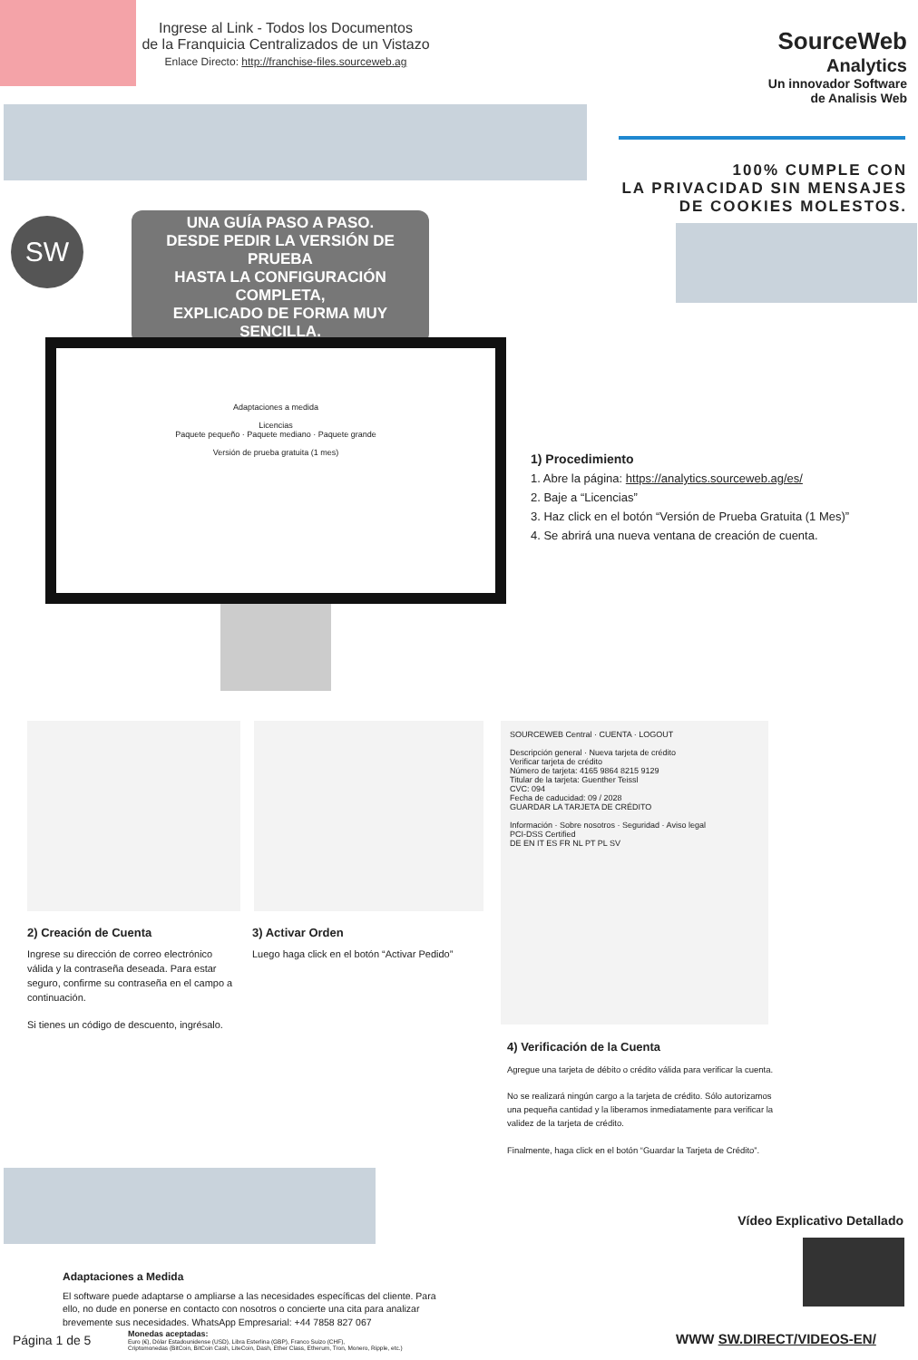Ingrese al Link - Todos los Documentos
de la Franquicia Centralizados de un Vistazo
Enlace Directo: http://franchise-files.sourceweb.ag
SourceWeb
Analytics
Un innovador Software
de Analisis Web
100% CUMPLE CON
LA PRIVACIDAD SIN MENSAJES
DE COOKIES MOLESTOS.
SW
UNA GUÍA PASO A PASO.
DESDE PEDIR LA VERSIÓN DE PRUEBA
HASTA LA CONFIGURACIÓN COMPLETA,
EXPLICADO DE FORMA MUY SENCILLA.
Adaptaciones a medida
Licencias
Paquete pequeño · Paquete mediano · Paquete grande
Versión de prueba gratuita (1 mes)
1) Procedimiento
1. Abre la página: https://analytics.sourceweb.ag/es/
2. Baje a “Licencias”
3. Haz click en el botón “Versión de Prueba Gratuita (1 Mes)”
4. Se abrirá una nueva ventana de creación de cuenta.
SOURCEWEB Central · CUENTA · LOGOUT
Descripción general · Nueva tarjeta de crédito
Verificar tarjeta de crédito
Número de tarjeta: 4165 9864 8215 9129
Titular de la tarjeta: Guenther Teissl
CVC: 094
Fecha de caducidad: 09 / 2028
GUARDAR LA TARJETA DE CRÉDITO
Información · Sobre nosotros · Seguridad · Aviso legal
PCI-DSS Certified
DE EN IT ES FR NL PT PL SV
2) Creación de Cuenta
Ingrese su dirección de correo electrónico válida y la contraseña deseada. Para estar seguro, confirme su contraseña en el campo a continuación.
Si tienes un código de descuento, ingrésalo.
3) Activar Orden
Luego haga click en el botón “Activar Pedido”
4) Verificación de la Cuenta
Agregue una tarjeta de débito o crédito válida para verificar la cuenta.
No se realizará ningún cargo a la tarjeta de crédito. Sólo autorizamos una pequeña cantidad y la liberamos inmediatamente para verificar la validez de la tarjeta de crédito.
Finalmente, haga click en el botón “Guardar la Tarjeta de Crédito”.
Vídeo Explicativo Detallado
Adaptaciones a Medida
El software puede adaptarse o ampliarse a las necesidades específicas del cliente. Para ello, no dude en ponerse en contacto con nosotros o concierte una cita para analizar brevemente sus necesidades. WhatsApp Empresarial: +44 7858 827 067
Página 1 de 5
Monedas aceptadas:
Euro (€), Dólar Estadounidense (USD), Libra Esterlina (GBP), Franco Suizo (CHF),
Criptomonedas (BitCoin, BitCoin Cash, LiteCoin, Dash, Ether Class, Etherum, Tron, Monero, Ripple, etc.)
WWW SW.DIRECT/VIDEOS-EN/